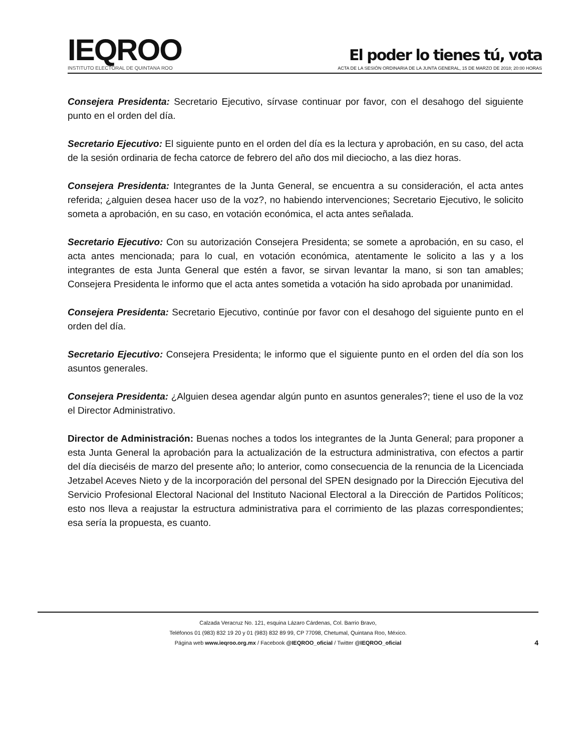IEQROO
INSTITUTO ELECTORAL DE QUINTANA ROO
El poder lo tienes tú, vota
ACTA DE LA SESIÓN ORDINARIA DE LA JUNTA GENERAL, 15 DE MARZO DE 2018; 20:00 HORAS
Consejera Presidenta: Secretario Ejecutivo, sírvase continuar por favor, con el desahogo del siguiente punto en el orden del día.
Secretario Ejecutivo: El siguiente punto en el orden del día es la lectura y aprobación, en su caso, del acta de la sesión ordinaria de fecha catorce de febrero del año dos mil dieciocho, a las diez horas.
Consejera Presidenta: Integrantes de la Junta General, se encuentra a su consideración, el acta antes referida; ¿alguien desea hacer uso de la voz?, no habiendo intervenciones; Secretario Ejecutivo, le solicito someta a aprobación, en su caso, en votación económica, el acta antes señalada.
Secretario Ejecutivo: Con su autorización Consejera Presidenta; se somete a aprobación, en su caso, el acta antes mencionada; para lo cual, en votación económica, atentamente le solicito a las y a los integrantes de esta Junta General que estén a favor, se sirvan levantar la mano, si son tan amables; Consejera Presidenta le informo que el acta antes sometida a votación ha sido aprobada por unanimidad.
Consejera Presidenta: Secretario Ejecutivo, continúe por favor con el desahogo del siguiente punto en el orden del día.
Secretario Ejecutivo: Consejera Presidenta; le informo que el siguiente punto en el orden del día son los asuntos generales.
Consejera Presidenta: ¿Alguien desea agendar algún punto en asuntos generales?; tiene el uso de la voz el Director Administrativo.
Director de Administración: Buenas noches a todos los integrantes de la Junta General; para proponer a esta Junta General la aprobación para la actualización de la estructura administrativa, con efectos a partir del día dieciséis de marzo del presente año; lo anterior, como consecuencia de la renuncia de la Licenciada Jetzabel Aceves Nieto y de la incorporación del personal del SPEN designado por la Dirección Ejecutiva del Servicio Profesional Electoral Nacional del Instituto Nacional Electoral a la Dirección de Partidos Políticos; esto nos lleva a reajustar la estructura administrativa para el corrimiento de las plazas correspondientes; esa sería la propuesta, es cuanto.
Calzada Veracruz No. 121, esquina Lázaro Cárdenas, Col. Barrio Bravo,
Teléfonos 01 (983) 832 19 20 y 01 (983) 832 89 99, CP 77098, Chetumal, Quintana Roo, México.
Página web www.ieqroo.org.mx / Facebook @IEQROO_oficial / Twitter @IEQROO_oficial
4